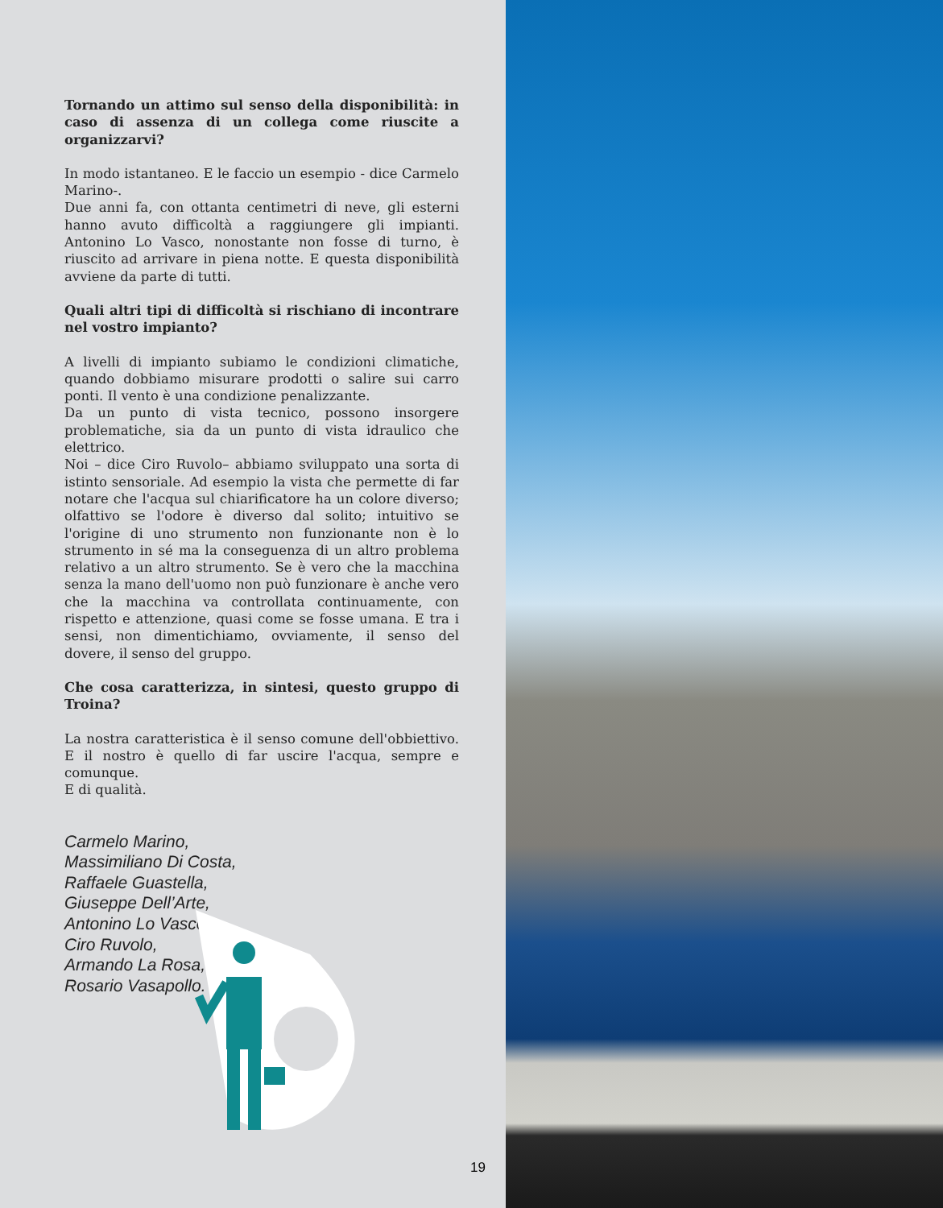Tornando un attimo sul senso della disponibilità: in caso di assenza di un collega come riuscite a organizzarvi?
In modo istantaneo. E le faccio un esempio - dice Carmelo Marino-.
Due anni fa, con ottanta centimetri di neve, gli esterni hanno avuto difficoltà a raggiungere gli impianti. Antonino Lo Vasco, nonostante non fosse di turno, è riuscito ad arrivare in piena notte. E questa disponibilità avviene da parte di tutti.
Quali altri tipi di difficoltà si rischiano di incontrare nel vostro impianto?
A livelli di impianto subiamo le condizioni climatiche, quando dobbiamo misurare prodotti o salire sui carro ponti. Il vento è una condizione penalizzante.
Da un punto di vista tecnico, possono insorgere problematiche, sia da un punto di vista idraulico che elettrico.
Noi – dice Ciro Ruvolo– abbiamo sviluppato una sorta di istinto sensoriale. Ad esempio la vista che permette di far notare che l'acqua sul chiarificatore ha un colore diverso; olfattivo se l'odore è diverso dal solito; intuitivo se l'origine di uno strumento non funzionante non è lo strumento in sé ma la conseguenza di un altro problema relativo a un altro strumento. Se è vero che la macchina senza la mano dell'uomo non può funzionare è anche vero che la macchina va controllata continuamente, con rispetto e attenzione, quasi come se fosse umana. E tra i sensi, non dimentichiamo, ovviamente, il senso del dovere, il senso del gruppo.
Che cosa caratterizza, in sintesi, questo gruppo di Troina?
La nostra caratteristica è il senso comune dell'obbiettivo. E il nostro è quello di far uscire l'acqua, sempre e comunque.
E di qualità.
Carmelo Marino,
Massimiliano Di Costa,
Raffaele Guastella,
Giuseppe Dell’Arte,
Antonino Lo Vasco,
Ciro Ruvolo,
Armando La Rosa,
Rosario Vasapollo.
19